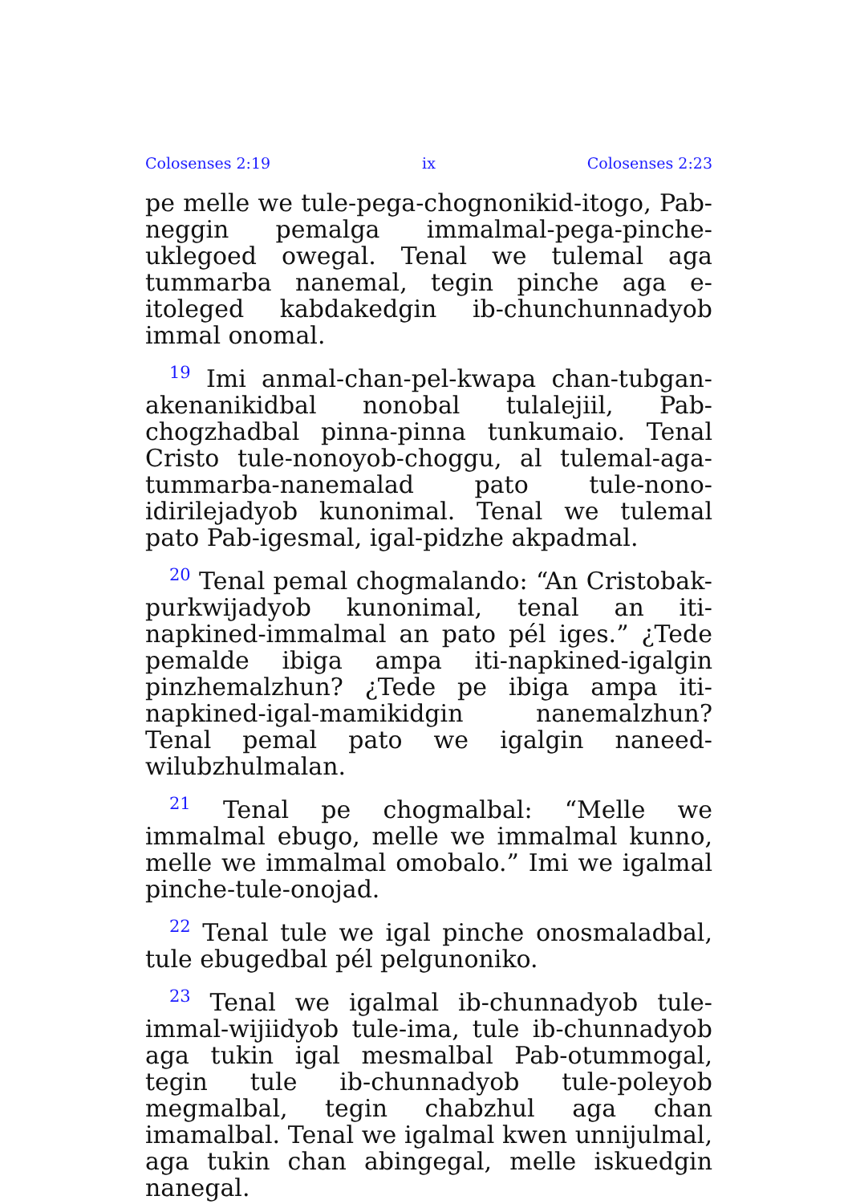Colosenses 2:19 ix Colosenses 2:23
pe melle we tule-pega-chognonikid-itogo, Pab-neggin pemalga immalmal-pega-pinche-uklegoed owegal. Tenal we tulemal aga tummarba nanemal, tegin pinche aga e-itoleged kabdakedgin ib-chunchunnadyob immal onomal.
<sup>19</sup> Imi anmal-chan-pel-kwapa chan-tubgan-akenanikidbal nonobal tulalejiil, Pab-chogzhadbal pinna-pinna tunkumaio. Tenal Cristo tule-nonoyob-choggu, al tulemal-aga-tummarba-nanemalad pato tule-nono-idirilejadyob kunonimal. Tenal we tulemal pato Pab-igesmal, igal-pidzhe akpadmal.
<sup>20</sup> Tenal pemal chogmalando: “An Cristobak-purkwijadyob kunonimal, tenal an iti-napkined-immalmal an pato pél iges.” ¿Tede pemalde ibiga ampa iti-napkined-igalgin pinzhemalzhun? ¿Tede pe ibiga ampa iti-napkined-igal-mamikidgin nanemalzhun? Tenal pemal pato we igalgin naneed-wilubzhulmalan.
<sup>21</sup> Tenal pe chogmalbal: “Melle we immalmal ebugo, melle we immalmal kunno, melle we immalmal omobalo.” Imi we igalmal pinche-tule-onojad.
<sup>22</sup> Tenal tule we igal pinche onosmaladbal, tule ebugedbal pél pelgunoniko.
<sup>23</sup> Tenal we igalmal ib-chunnadyob tule-immal-wijiidyob tule-ima, tule ib-chunnadyob aga tukin igal mesmalbal Pab-otummogal, tegin tule ib-chunnadyob tule-poleyob megmalbal, tegin chabzhul aga chan imamalbal. Tenal we igalmal kwen unnijulmal, aga tukin chan abingegal, melle iskuedgin nanegal.